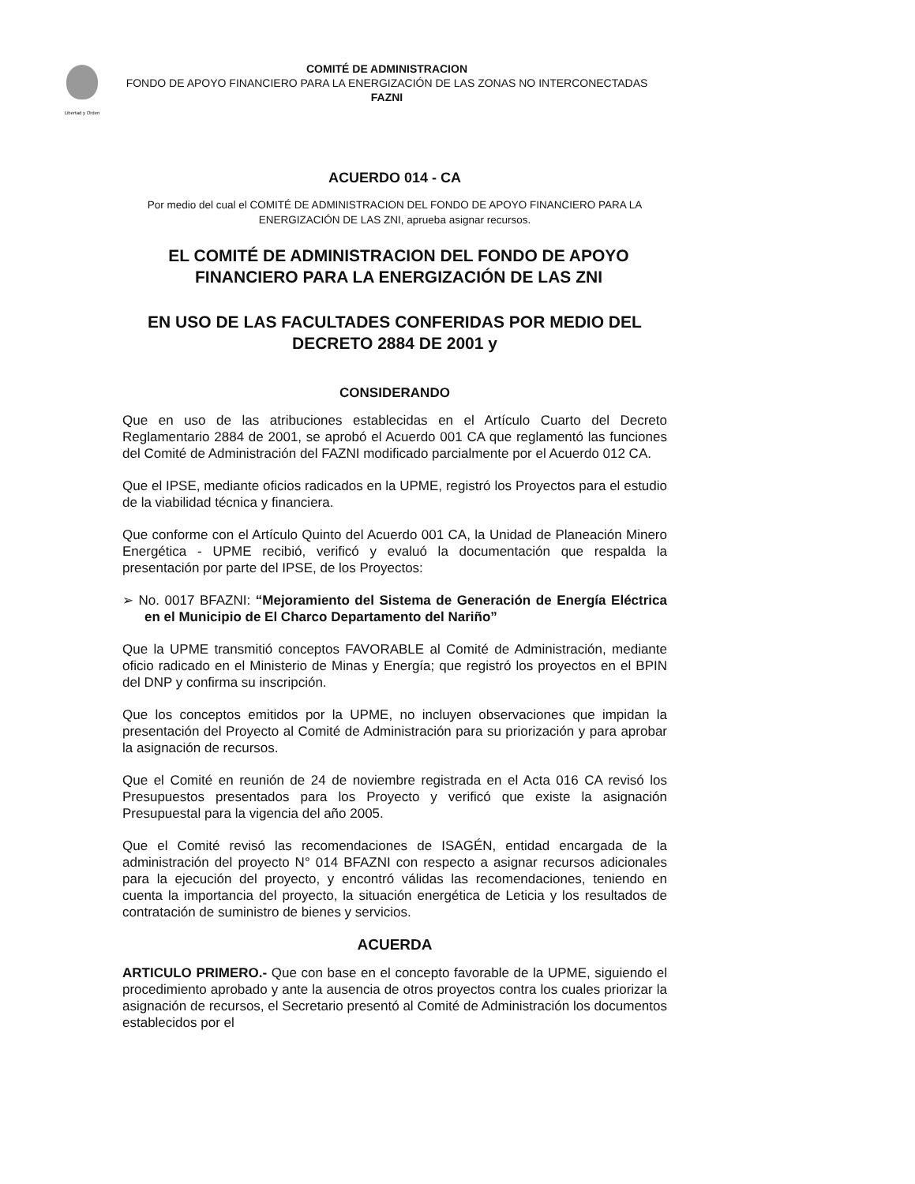Libertad y Orden
COMITÉ DE ADMINISTRACION
FONDO DE APOYO FINANCIERO PARA LA ENERGIZACIÓN DE LAS ZONAS NO INTERCONECTADAS
FAZNI
ACUERDO 014 - CA
Por medio del cual el COMITÉ DE ADMINISTRACION DEL FONDO DE APOYO FINANCIERO PARA LA ENERGIZACIÓN DE LAS ZNI, aprueba asignar recursos.
EL COMITÉ DE ADMINISTRACION DEL FONDO DE APOYO FINANCIERO PARA LA ENERGIZACIÓN DE LAS ZNI
EN USO DE LAS FACULTADES CONFERIDAS POR MEDIO DEL DECRETO 2884 DE 2001 y
CONSIDERANDO
Que en uso de las atribuciones establecidas en el Artículo Cuarto del Decreto Reglamentario 2884 de 2001, se aprobó el Acuerdo 001 CA que reglamentó las funciones del Comité de Administración del FAZNI modificado parcialmente por el Acuerdo 012 CA.
Que el IPSE, mediante oficios radicados en la UPME, registró los Proyectos para el estudio de la viabilidad técnica y financiera.
Que conforme con el Artículo Quinto del Acuerdo 001 CA, la Unidad de Planeación Minero Energética - UPME recibió, verificó y evaluó la documentación que respalda la presentación por parte del IPSE, de los Proyectos:
➢ No. 0017 BFAZNI: “Mejoramiento del Sistema de Generación de Energía Eléctrica en el Municipio de El Charco Departamento del Nariño”
Que la UPME transmitió conceptos FAVORABLE al Comité de Administración, mediante oficio radicado en el Ministerio de Minas y Energía; que registró los proyectos en el BPIN del DNP y confirma su inscripción.
Que los conceptos emitidos por la UPME, no incluyen observaciones que impidan la presentación del Proyecto al Comité de Administración para su priorización y para aprobar la asignación de recursos.
Que el Comité en reunión de 24 de noviembre registrada en el Acta 016 CA revisó los Presupuestos presentados para los Proyecto y verificó que existe la asignación Presupuestal para la vigencia del año 2005.
Que el Comité revisó las recomendaciones de ISAGÉN, entidad encargada de la administración del proyecto N° 014 BFAZNI con respecto a asignar recursos adicionales para la ejecución del proyecto, y encontró válidas las recomendaciones, teniendo en cuenta la importancia del proyecto, la situación energética de Leticia y los resultados de contratación de suministro de bienes y servicios.
ACUERDA
ARTICULO PRIMERO.- Que con base en el concepto favorable de la UPME, siguiendo el procedimiento aprobado y ante la ausencia de otros proyectos contra los cuales priorizar la asignación de recursos, el Secretario presentó al Comité de Administración los documentos establecidos por el